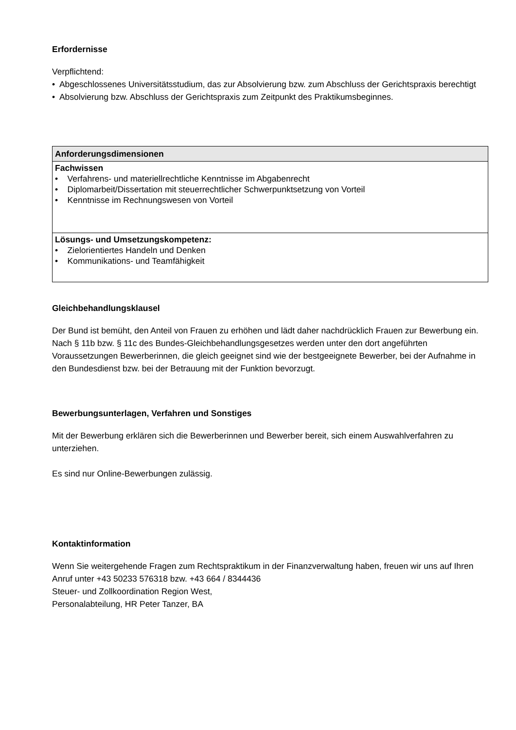Erfordernisse
Verpflichtend:
• Abgeschlossenes Universitätsstudium, das zur Absolvierung bzw. zum Abschluss der Gerichtspraxis berechtigt
• Absolvierung bzw. Abschluss der Gerichtspraxis zum Zeitpunkt des Praktikumsbeginnes.
| Anforderungsdimensionen |
| --- |
| Fachwissen • Verfahrens- und materiellrechtliche Kenntnisse im Abgabenrecht • Diplomarbeit/Dissertation mit steuerrechtlicher Schwerpunktsetzung von Vorteil • Kenntnisse im Rechnungswesen von Vorteil |
| Lösungs- und Umsetzungskompetenz: • Zielorientiertes Handeln und Denken • Kommunikations- und Teamfähigkeit |
Gleichbehandlungsklausel
Der Bund ist bemüht, den Anteil von Frauen zu erhöhen und lädt daher nachdrücklich Frauen zur Bewerbung ein. Nach § 11b bzw. § 11c des Bundes-Gleichbehandlungsgesetzes werden unter den dort angeführten Voraussetzungen Bewerberinnen, die gleich geeignet sind wie der bestgeeignete Bewerber, bei der Aufnahme in den Bundesdienst bzw. bei der Betrauung mit der Funktion bevorzugt.
Bewerbungsunterlagen, Verfahren und Sonstiges
Mit der Bewerbung erklären sich die Bewerberinnen und Bewerber bereit, sich einem Auswahlverfahren zu unterziehen.
Es sind nur Online-Bewerbungen zulässig.
Kontaktinformation
Wenn Sie weitergehende Fragen zum Rechtspraktikum in der Finanzverwaltung haben, freuen wir uns auf Ihren Anruf unter +43 50233 576318 bzw. +43 664 / 8344436
Steuer- und Zollkoordination Region West,
Personalabteilung, HR Peter Tanzer, BA